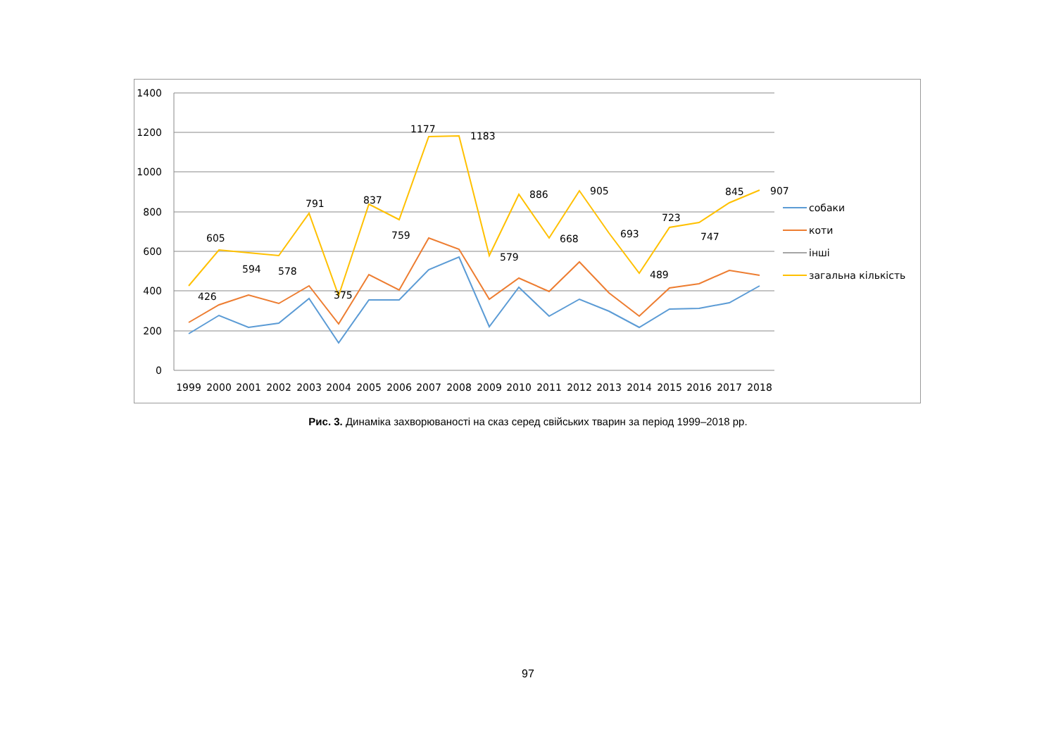1400
1200
1000
800
600
400
200
0
426
605
594
578
791
375
837
759
1177
1183
579
886
668
905
693
489
723
747
845
907
1999
2000
2001
2002
2003
2004
2005
2006
2007
2008
2009
2010
2011
2012
2013
2014
2015
2016
2017
2018
собаки
коти
інші
загальна кількість
Рис. 3. Динаміка захворюваності на сказ серед свійських тварин за період 1999–2018 рр.
97